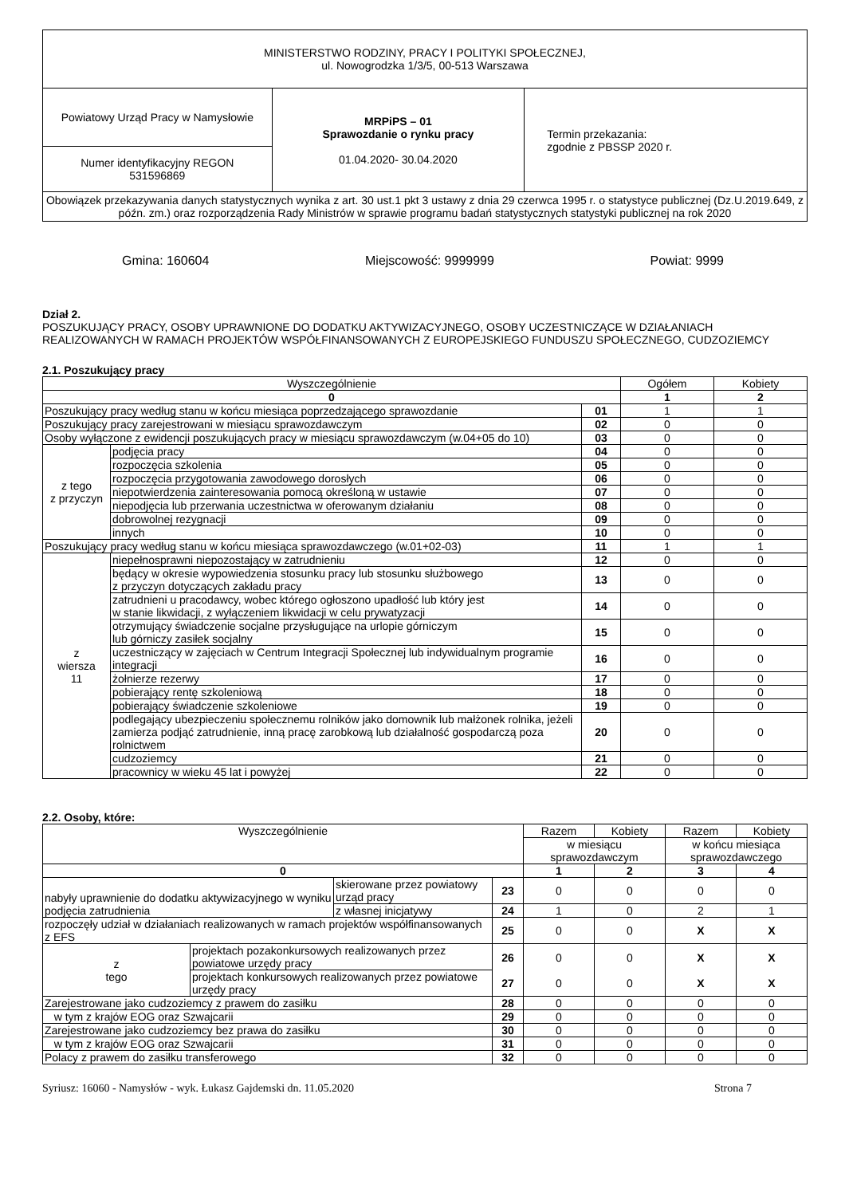| MINISTERSTWO RODZINY, PRACY I POLITYKI SPOŁECZNEJ, ul. Nowogrodzka 1/3/5, 00-513 Warszawa | | |
| Powiatowy Urząd Pracy w Namysłowie | MRPiPS – 01 Sprawozdanie o rynku pracy 01.04.2020- 30.04.2020 | Termin przekazania: zgodnie z PBSSP 2020 r. |
| Numer identyfikacyjny REGON 531596869 | | |
| Obowiązek przekazywania danych statystycznych wynika z art. 30 ust.1 pkt 3 ustawy z dnia 29 czerwca 1995 r. o statystyce publicznej (Dz.U.2019.649, z późn. zm.) oraz rozporządzenia Rady Ministrów w sprawie programu badań statystycznych statystyki publicznej na rok 2020 | | |
Gmina: 160604 Miejscowość: 9999999 Powiat: 9999
Dział 2.
POSZUKUJĄCY PRACY, OSOBY UPRAWNIONE DO DODATKU AKTYWIZACYJNEGO, OSOBY UCZESTNICZĄCE W DZIAŁANIACH REALIZOWANYCH W RAMACH PROJEKTÓW WSPÓŁFINANSOWANYCH Z EUROPEJSKIEGO FUNDUSZU SPOŁECZNEGO, CUDZOZIEMCY
2.1. Poszukujący pracy
| Wyszczególnienie | | | Ogółem | Kobiety |
| --- | --- | --- | --- | --- |
| 0 | | | 1 | 2 |
| Poszukujący pracy według stanu w końcu miesiąca poprzedzającego sprawozdanie | | 01 | 1 | 1 |
| Poszukujący pracy zarejestrowani w miesiącu sprawozdawczym | | 02 | 0 | 0 |
| Osoby wyłączone z ewidencji poszukujących pracy w miesiącu sprawozdawczym (w.04+05 do 10) | | 03 | 0 | 0 |
| z tego z przyczyn | podjęcia pracy | 04 | 0 | 0 |
| | rozpoczęcia szkolenia | 05 | 0 | 0 |
| | rozpoczęcia przygotowania zawodowego dorosłych | 06 | 0 | 0 |
| | niepotwierdzenia zainteresowania pomocą określoną w ustawie | 07 | 0 | 0 |
| | niepodjęcia lub przerwania uczestnictwa w oferowanym działaniu | 08 | 0 | 0 |
| | dobrowolnej rezygnacji | 09 | 0 | 0 |
| | innych | 10 | 0 | 0 |
| Poszukujący pracy według stanu w końcu miesiąca sprawozdawczego (w.01+02-03) | | 11 | 1 | 1 |
| z wiersza 11 | niepełnosprawni niepozostający w zatrudnieniu | 12 | 0 | 0 |
| | będący w okresie wypowiedzenia stosunku pracy lub stosunku służbowego z przyczyn dotyczących zakładu pracy | 13 | 0 | 0 |
| | zatrudnieni u pracodawcy, wobec którego ogłoszono upadłość lub który jest w stanie likwidacji, z wyłączeniem likwidacji w celu prywatyzacji | 14 | 0 | 0 |
| | otrzymujący świadczenie socjalne przysługujące na urlopie górniczym lub górniczy zasiłek socjalny | 15 | 0 | 0 |
| | uczestniczący w zajęciach w Centrum Integracji Społecznej lub indywidualnym programie integracji | 16 | 0 | 0 |
| | żołnierze rezerwy | 17 | 0 | 0 |
| | pobierający rentę szkoleniową | 18 | 0 | 0 |
| | pobierający świadczenie szkoleniowe | 19 | 0 | 0 |
| | podlegający ubezpieczeniu społecznemu rolników jako domownik lub małżonek rolnika, jeżeli zamierza podjąć zatrudnienie, inną pracę zarobkową lub działalność gospodarczą poza rolnictwem | 20 | 0 | 0 |
| | cudzoziemcy | 21 | 0 | 0 |
| | pracownicy w wieku 45 lat i powyżej | 22 | 0 | 0 |
2.2. Osoby, które:
| Wyszczególnienie | | | Razem | Kobiety | Razem | Kobiety |
| --- | --- | --- | --- | --- | --- | --- |
| | | | w miesiącu sprawozdawczym | | w końcu miesiąca sprawozdawczego | |
| 0 | | | 1 | 2 | 3 | 4 |
| nabyły uprawnienie do dodatku aktywizacyjnego w wyniku podjęcia zatrudnienia | skierowane przez powiatowy urząd pracy | 23 | 0 | 0 | 0 | 0 |
| | z własnej inicjatywy | 24 | 1 | 0 | 2 | 1 |
| rozpoczęły udział w działaniach realizowanych w ramach projektów współfinansowanych z EFS | | 25 | 0 | 0 | X | X |
| / z tego / projektach pozakonkursowych realizowanych przez powiatowe urzędy pracy / / / projektach konkursowych realizowanych przez powiatowe urzędy pracy / | | 26 27 | 0 0 | 0 0 | X X | X X |
| Zarejestrowane jako cudzoziemcy z prawem do zasiłku | | 28 | 0 | 0 | 0 | 0 |
| w tym z krajów EOG oraz Szwajcarii | | 29 | 0 | 0 | 0 | 0 |
| Zarejestrowane jako cudzoziemcy bez prawa do zasiłku | | 30 | 0 | 0 | 0 | 0 |
| w tym z krajów EOG oraz Szwajcarii | | 31 | 0 | 0 | 0 | 0 |
| Polacy z prawem do zasiłku transferowego | | 32 | 0 | 0 | 0 | 0 |
Syriusz: 16060 - Namysłów - wyk. Łukasz Gajdemski dn. 11.05.2020 Strona 7